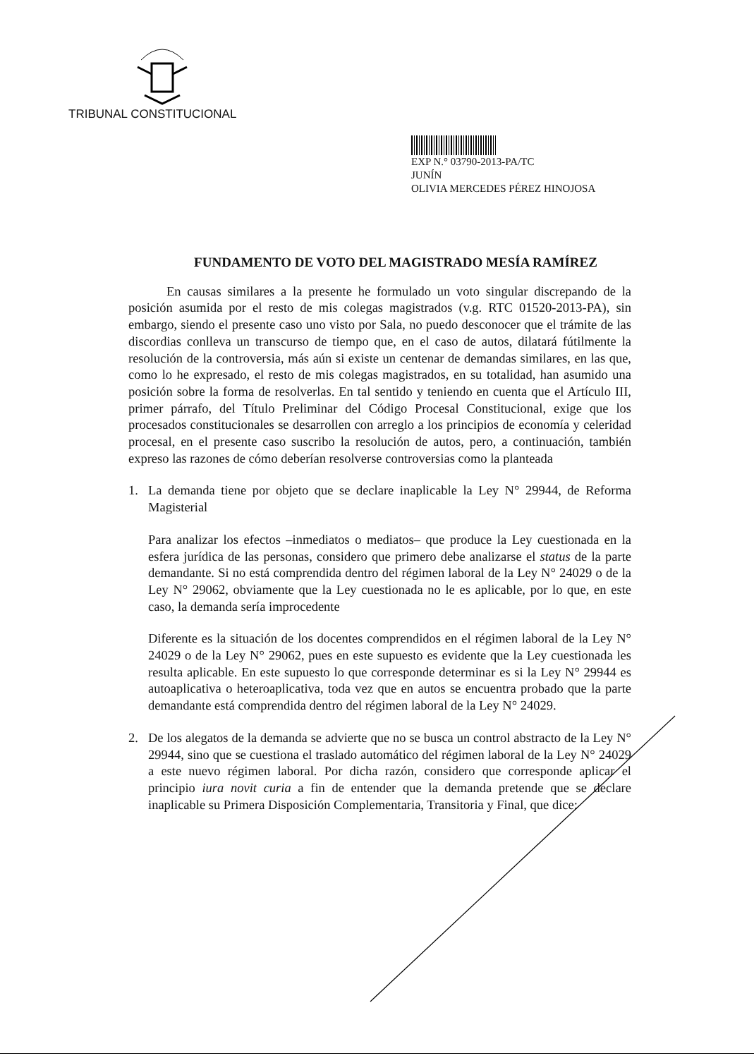TRIBUNAL CONSTITUCIONAL
EXP N.° 03790-2013-PA/TC
JUNÍN
OLIVIA MERCEDES PÉREZ HINOJOSA
FUNDAMENTO DE VOTO DEL MAGISTRADO MESÍA RAMÍREZ
En causas similares a la presente he formulado un voto singular discrepando de la posición asumida por el resto de mis colegas magistrados (v.g. RTC 01520-2013-PA), sin embargo, siendo el presente caso uno visto por Sala, no puedo desconocer que el trámite de las discordias conlleva un transcurso de tiempo que, en el caso de autos, dilatará fútilmente la resolución de la controversia, más aún si existe un centenar de demandas similares, en las que, como lo he expresado, el resto de mis colegas magistrados, en su totalidad, han asumido una posición sobre la forma de resolverlas. En tal sentido y teniendo en cuenta que el Artículo III, primer párrafo, del Título Preliminar del Código Procesal Constitucional, exige que los procesados constitucionales se desarrollen con arreglo a los principios de economía y celeridad procesal, en el presente caso suscribo la resolución de autos, pero, a continuación, también expreso las razones de cómo deberían resolverse controversias como la planteada
1. La demanda tiene por objeto que se declare inaplicable la Ley N° 29944, de Reforma Magisterial
Para analizar los efectos –inmediatos o mediatos– que produce la Ley cuestionada en la esfera jurídica de las personas, considero que primero debe analizarse el status de la parte demandante. Si no está comprendida dentro del régimen laboral de la Ley N° 24029 o de la Ley N° 29062, obviamente que la Ley cuestionada no le es aplicable, por lo que, en este caso, la demanda sería improcedente
Diferente es la situación de los docentes comprendidos en el régimen laboral de la Ley N° 24029 o de la Ley N° 29062, pues en este supuesto es evidente que la Ley cuestionada les resulta aplicable. En este supuesto lo que corresponde determinar es si la Ley N° 29944 es autoaplicativa o heteroaplicativa, toda vez que en autos se encuentra probado que la parte demandante está comprendida dentro del régimen laboral de la Ley N° 24029.
2. De los alegatos de la demanda se advierte que no se busca un control abstracto de la Ley N° 29944, sino que se cuestiona el traslado automático del régimen laboral de la Ley N° 24029 a este nuevo régimen laboral. Por dicha razón, considero que corresponde aplicar el principio iura novit curia a fin de entender que la demanda pretende que se declare inaplicable su Primera Disposición Complementaria, Transitoria y Final, que dice: